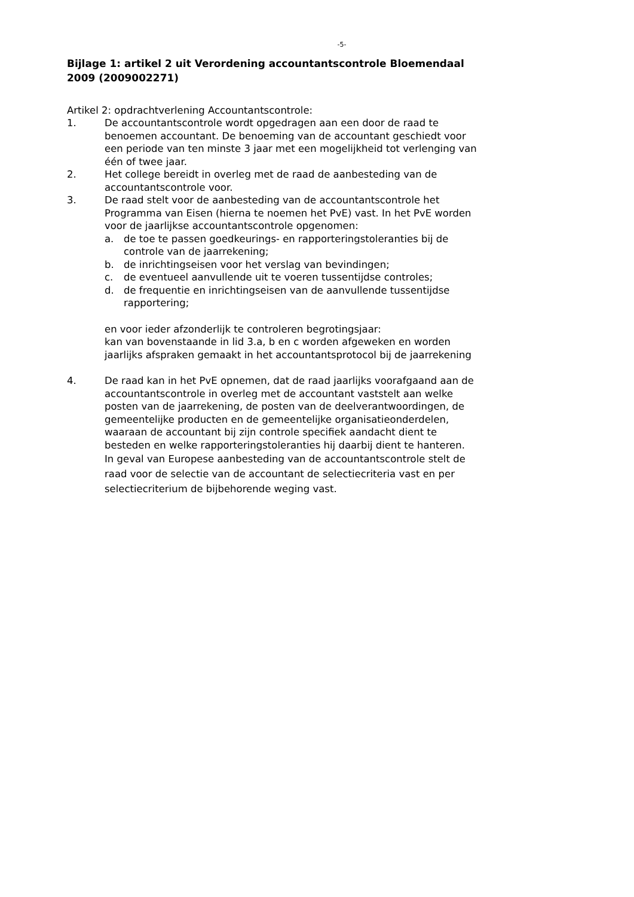-5-
Bijlage 1: artikel 2 uit Verordening accountantscontrole Bloemendaal 2009 (2009002271)
Artikel 2: opdrachtverlening Accountantscontrole:
1. De accountantscontrole wordt opgedragen aan een door de raad te benoemen accountant. De benoeming van de accountant geschiedt voor een periode van ten minste 3 jaar met een mogelijkheid tot verlenging van één of twee jaar.
2. Het college bereidt in overleg met de raad de aanbesteding van de accountantscontrole voor.
3. De raad stelt voor de aanbesteding van de accountantscontrole het Programma van Eisen (hierna te noemen het PvE) vast. In het PvE worden voor de jaarlijkse accountantscontrole opgenomen:
a. de toe te passen goedkeurings- en rapporteringstoleranties bij de controle van de jaarrekening;
b. de inrichtingseisen voor het verslag van bevindingen;
c. de eventueel aanvullende uit te voeren tussentijdse controles;
d. de frequentie en inrichtingseisen van de aanvullende tussentijdse rapportering;
en voor ieder afzonderlijk te controleren begrotingsjaar:
kan van bovenstaande in lid 3.a, b en c worden afgeweken en worden jaarlijks afspraken gemaakt in het accountantsprotocol bij de jaarrekening
4. De raad kan in het PvE opnemen, dat de raad jaarlijks voorafgaand aan de accountantscontrole in overleg met de accountant vaststelt aan welke posten van de jaarrekening, de posten van de deelverantwoordingen, de gemeentelijke producten en de gemeentelijke organisatieonderdelen, waaraan de accountant bij zijn controle specifiek aandacht dient te besteden en welke rapporteringstoleranties hij daarbij dient te hanteren.
In geval van Europese aanbesteding van de accountantscontrole stelt de raad voor de selectie van de accountant de selectiecriteria vast en per selectiecriterium de bijbehorende weging vast.